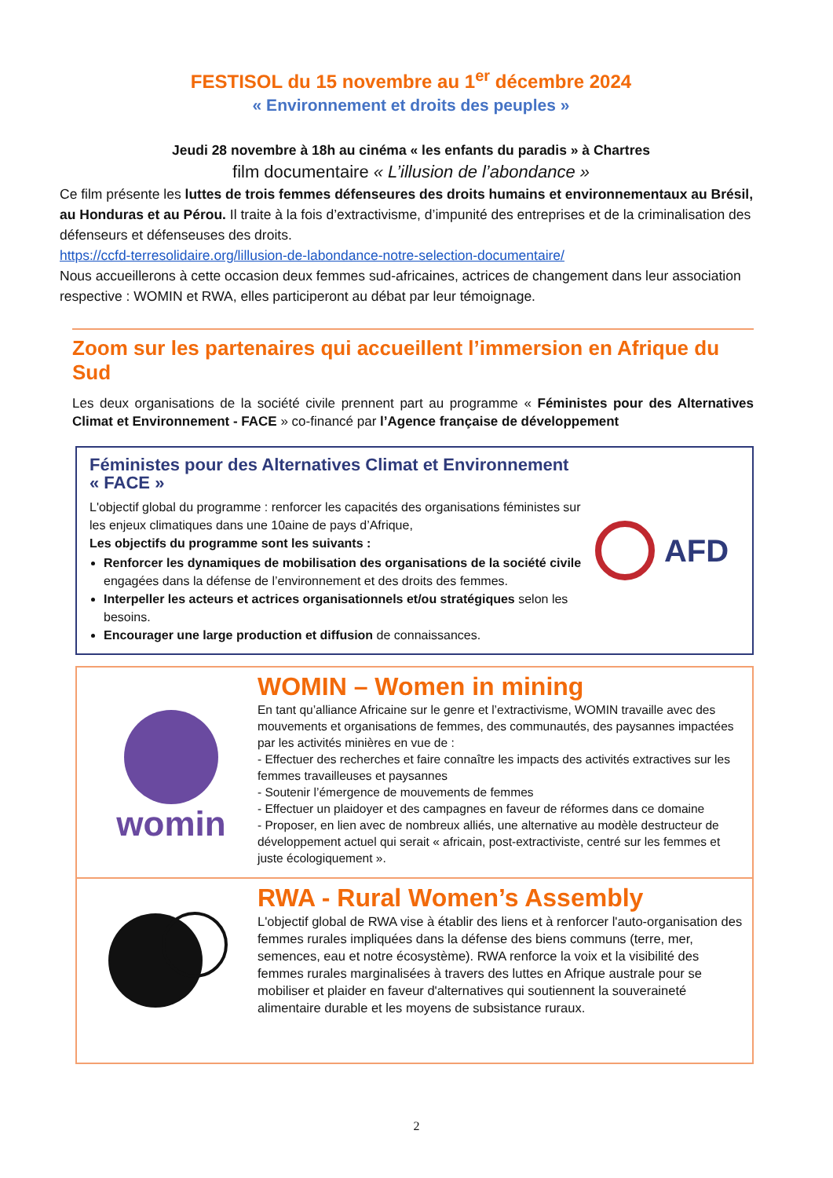FESTISOL du 15 novembre au 1<sup>er</sup> décembre 2024
« Environnement et droits des peuples »
Jeudi 28 novembre à 18h au cinéma « les enfants du paradis » à Chartres
film documentaire « L’illusion de l’abondance »
Ce film présente les luttes de trois femmes défenseures des droits humains et environnementaux au Brésil, au Honduras et au Pérou. Il traite à la fois d’extractivisme, d’impunité des entreprises et de la criminalisation des défenseurs et défenseuses des droits.
https://ccfd-terresolidaire.org/lillusion-de-labondance-notre-selection-documentaire/
Nous accueillerons à cette occasion deux femmes sud-africaines, actrices de changement dans leur association respective : WOMIN et RWA, elles participeront au débat par leur témoignage.
Zoom sur les partenaires qui accueillent l’immersion en Afrique du Sud
Les deux organisations de la société civile prennent part au programme « Féministes pour des Alternatives Climat et Environnement - FACE » co-financé par l’Agence française de développement
Féministes pour des Alternatives Climat et Environnement
« FACE »
L'objectif global du programme : renforcer les capacités des organisations féministes sur les enjeux climatiques dans une 10aine de pays d’Afrique,
Les objectifs du programme sont les suivants :
Renforcer les dynamiques de mobilisation des organisations de la société civile engagées dans la défense de l’environnement et des droits des femmes.
Interpeller les acteurs et actrices organisationnels et/ou stratégiques selon les besoins.
Encourager une large production et diffusion de connaissances.
AFD
womin
WOMIN – Women in mining
En tant qu’alliance Africaine sur le genre et l’extractivisme, WOMIN travaille avec des mouvements et organisations de femmes, des communautés, des paysannes impactées par les activités minières en vue de :
- Effectuer des recherches et faire connaître les impacts des activités extractives sur les femmes travailleuses et paysannes
- Soutenir l’émergence de mouvements de femmes
- Effectuer un plaidoyer et des campagnes en faveur de réformes dans ce domaine
- Proposer, en lien avec de nombreux alliés, une alternative au modèle destructeur de développement actuel qui serait « africain, post-extractiviste, centré sur les femmes et juste écologiquement ».
RWA - Rural Women’s Assembly
L'objectif global de RWA vise à établir des liens et à renforcer l'auto-organisation des femmes rurales impliquées dans la défense des biens communs (terre, mer, semences, eau et notre écosystème). RWA renforce la voix et la visibilité des femmes rurales marginalisées à travers des luttes en Afrique australe pour se mobiliser et plaider en faveur d'alternatives qui soutiennent la souveraineté alimentaire durable et les moyens de subsistance ruraux.
2